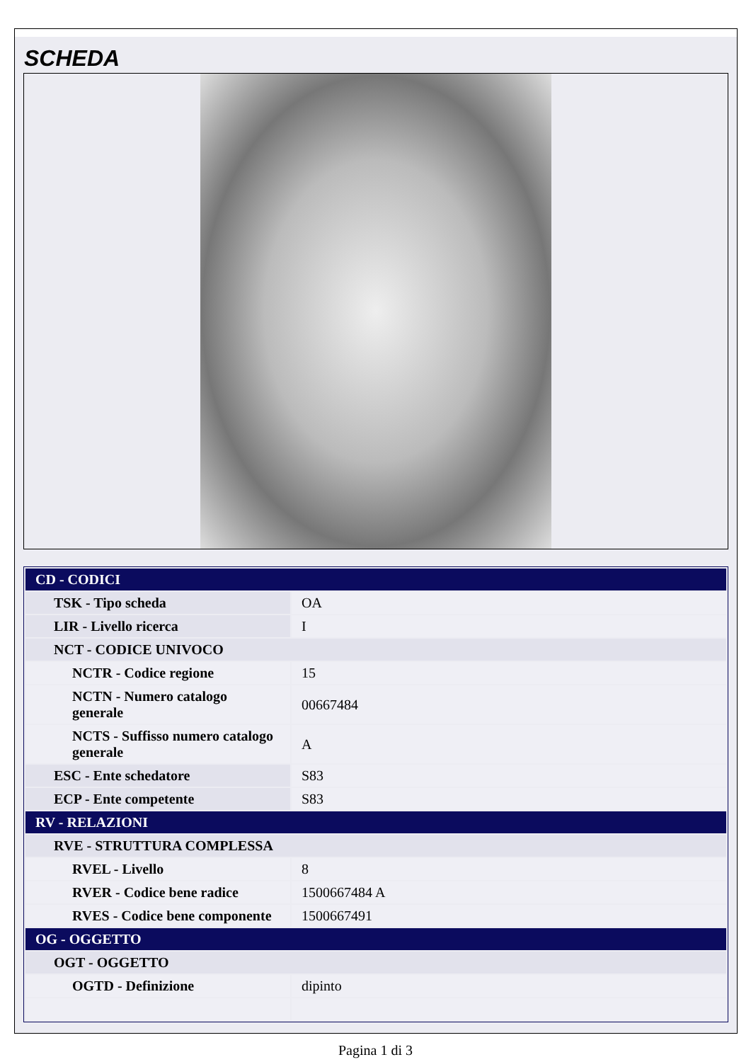SCHEDA
| CD - CODICI | |
| TSK - Tipo scheda | OA |
| LIR - Livello ricerca | I |
| NCT - CODICE UNIVOCO | |
| NCTR - Codice regione | 15 |
| NCTN - Numero catalogo generale | 00667484 |
| NCTS - Suffisso numero catalogo generale | A |
| ESC - Ente schedatore | S83 |
| ECP - Ente competente | S83 |
| RV - RELAZIONI | |
| RVE - STRUTTURA COMPLESSA | |
| RVEL - Livello | 8 |
| RVER - Codice bene radice | 1500667484 A |
| RVES - Codice bene componente | 1500667491 |
| OG - OGGETTO | |
| OGT - OGGETTO | |
| OGTD - Definizione | dipinto |
Pagina 1 di 3